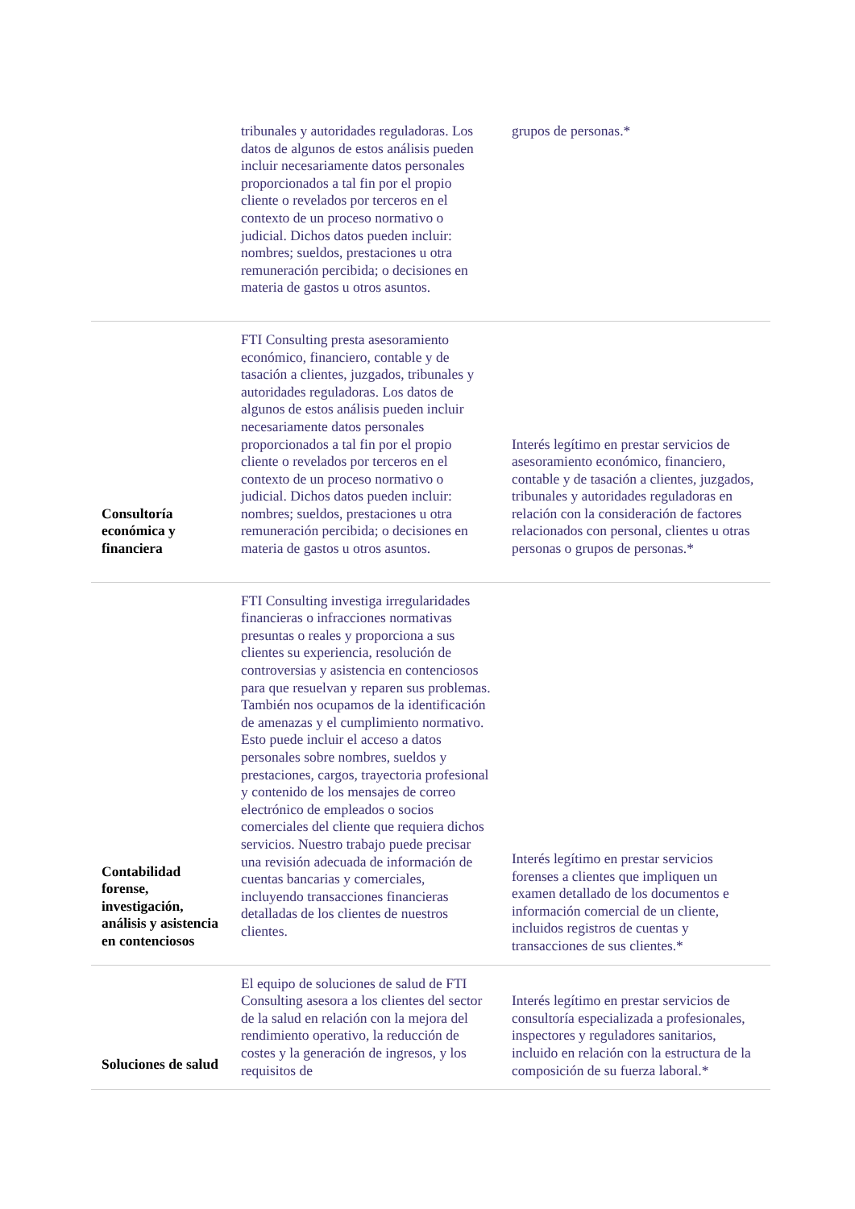| | tribunales y autoridades reguladoras. Los datos de algunos de estos análisis pueden incluir necesariamente datos personales proporcionados a tal fin por el propio cliente o revelados por terceros en el contexto de un proceso normativo o judicial. Dichos datos pueden incluir: nombres; sueldos, prestaciones u otra remuneración percibida; o decisiones en materia de gastos u otros asuntos. | grupos de personas.* |
| Consultoría económica y financiera | FTI Consulting presta asesoramiento económico, financiero, contable y de tasación a clientes, juzgados, tribunales y autoridades reguladoras. Los datos de algunos de estos análisis pueden incluir necesariamente datos personales proporcionados a tal fin por el propio cliente o revelados por terceros en el contexto de un proceso normativo o judicial. Dichos datos pueden incluir: nombres; sueldos, prestaciones u otra remuneración percibida; o decisiones en materia de gastos u otros asuntos. | Interés legítimo en prestar servicios de asesoramiento económico, financiero, contable y de tasación a clientes, juzgados, tribunales y autoridades reguladoras en relación con la consideración de factores relacionados con personal, clientes u otras personas o grupos de personas.* |
| Contabilidad forense, investigación, análisis y asistencia en contenciosos | FTI Consulting investiga irregularidades financieras o infracciones normativas presuntas o reales y proporciona a sus clientes su experiencia, resolución de controversias y asistencia en contenciosos para que resuelvan y reparen sus problemas. También nos ocupamos de la identificación de amenazas y el cumplimiento normativo. Esto puede incluir el acceso a datos personales sobre nombres, sueldos y prestaciones, cargos, trayectoria profesional y contenido de los mensajes de correo electrónico de empleados o socios comerciales del cliente que requiera dichos servicios. Nuestro trabajo puede precisar una revisión adecuada de información de cuentas bancarias y comerciales, incluyendo transacciones financieras detalladas de los clientes de nuestros clientes. | Interés legítimo en prestar servicios forenses a clientes que impliquen un examen detallado de los documentos e información comercial de un cliente, incluidos registros de cuentas y transacciones de sus clientes.* |
| Soluciones de salud | El equipo de soluciones de salud de FTI Consulting asesora a los clientes del sector de la salud en relación con la mejora del rendimiento operativo, la reducción de costes y la generación de ingresos, y los requisitos de | Interés legítimo en prestar servicios de consultoría especializada a profesionales, inspectores y reguladores sanitarios, incluido en relación con la estructura de la composición de su fuerza laboral.* |